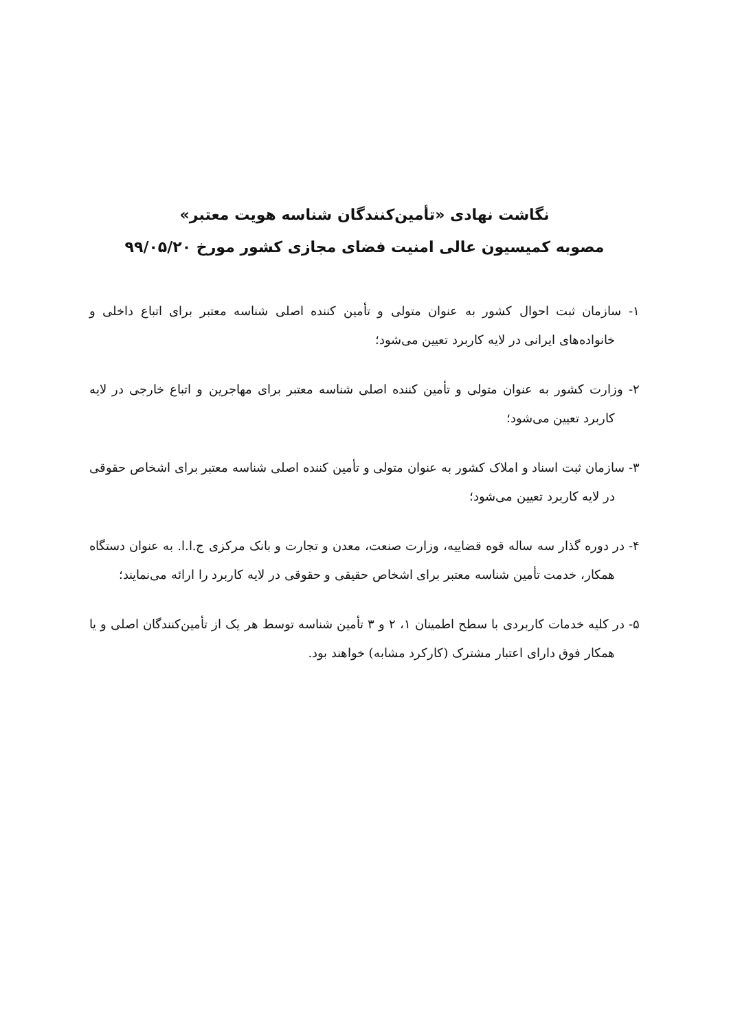نگاشت نهادی «تأمین‌کنندگان شناسه هویت معتبر»
مصوبه کمیسیون عالی امنیت فضای مجازی کشور مورخ ۹۹/۰۵/۲۰
۱- سازمان ثبت احوال کشور به عنوان متولی و تأمین کننده اصلی شناسه معتبر برای اتباع داخلی و خانواده‌های ایرانی در لایه کاربرد تعیین می‌شود؛
۲- وزارت کشور به عنوان متولی و تأمین کننده اصلی شناسه معتبر برای مهاجرین و اتباع خارجی در لایه کاربرد تعیین می‌شود؛
۳- سازمان ثبت اسناد و املاک کشور به عنوان متولی و تأمین کننده اصلی شناسه معتبر برای اشخاص حقوقی در لایه کاربرد تعیین می‌شود؛
۴- در دوره گذار سه ساله قوه قضاییه، وزارت صنعت، معدن و تجارت و بانک مرکزی ج.ا.ا. به عنوان دستگاه همکار، خدمت تأمین شناسه معتبر برای اشخاص حقیقی و حقوقی در لایه کاربرد را ارائه می‌نمایند؛
۵- در کلیه خدمات کاربردی با سطح اطمینان ۱، ۲ و ۳ تأمین شناسه توسط هر یک از تأمین‌کنندگان اصلی و یا همکار فوق دارای اعتبار مشترک (کارکرد مشابه) خواهند بود.